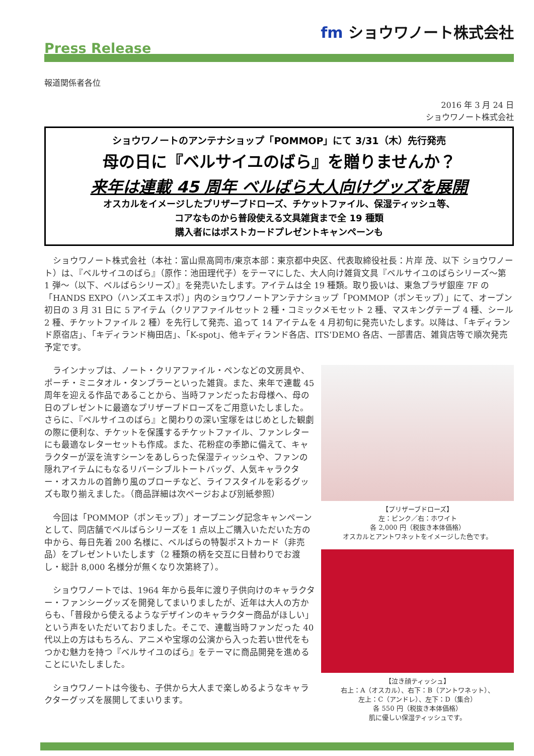fm ショウワノート株式会社
Press Release
報道関係者各位
2016 年 3 月 24 日
ショウワノート株式会社
ショウワノートのアンテナショップ「POMMOP」にて 3/31（木）先行発売
母の日に『ベルサイユのばら』を贈りませんか？
来年は連載 45 周年 ベルばら大人向けグッズを展開
オスカルをイメージしたプリザーブドローズ、チケットファイル、保湿ティッシュ等、
コアなものから普段使える文具雑貨まで全 19 種類
購入者にはポストカードプレゼントキャンペーンも
ショウワノート株式会社（本社：富山県高岡市/東京本部：東京都中央区、代表取締役社長：片岸 茂、以下 ショウワノート）は、『ベルサイユのばら』（原作：池田理代子）をテーマにした、大人向け雑貨文具『ベルサイユのばらシリーズ～第 1 弾～（以下、ベルばらシリーズ）』を発売いたします。アイテムは全 19 種類。取り扱いは、東急プラザ銀座 7F の「HANDS EXPO（ハンズエキスポ）」内のショウワノートアンテナショップ「POMMOP（ポンモップ）」にて、オープン初日の 3 月 31 日に 5 アイテム（クリアファイルセット 2 種・コミックメモセット 2 種、マスキングテープ 4 種、シール 2 種、チケットファイル 2 種）を先行して発売、追って 14 アイテムを 4 月初旬に発売いたします。以降は、「キディランド原宿店」、「キディランド梅田店」、「K-spot」、他キディランド各店、ITS’DEMO 各店、一部書店、雑貨店等で順次発売予定です。
ラインナップは、ノート・クリアファイル・ペンなどの文房具や、ポーチ・ミニタオル・タンブラーといった雑貨。また、来年で連載 45 周年を迎える作品であることから、当時ファンだったお母様へ、母の日のプレゼントに最適なプリザーブドローズをご用意いたしました。さらに、『ベルサイユのばら』と関わりの深い宝塚をはじめとした観劇の際に便利な、チケットを保護するチケットファイル、ファンレターにも最適なレターセットも作成。また、花粉症の季節に備えて、キャラクターが涙を流すシーンをあしらった保湿ティッシュや、ファンの隠れアイテムにもなるリバーシブルトートバッグ、人気キャラクター・オスカルの首飾り風のブローチなど、ライフスタイルを彩るグッズも取り揃えました。（商品詳細は次ページおよび別紙参照）
今回は「POMMOP（ポンモップ）」オープニング記念キャンペーンとして、同店舗でベルばらシリーズを 1 点以上ご購入いただいた方の中から、毎日先着 200 名様に、ベルばらの特製ポストカード（非売品）をプレゼントいたします（2 種類の柄を交互に日替わりでお渡し・総計 8,000 名様分が無くなり次第終了）。
ショウワノートでは、1964 年から長年に渡り子供向けのキャラクター・ファンシーグッズを開発してまいりましたが、近年は大人の方からも、「普段から使えるようなデザインのキャラクター商品がほしい」という声をいただいておりました。そこで、連載当時ファンだった 40 代以上の方はもちろん、アニメや宝塚の公演から入った若い世代をもつかむ魅力を持つ『ベルサイユのばら』をテーマに商品開発を進めることにいたしました。
ショウワノートは今後も、子供から大人まで楽しめるようなキャラクターグッズを展開してまいります。
【プリザーブドローズ】
左：ピンク／右：ホワイト
各 2,000 円（税抜き本体価格）
オスカルとアントワネットをイメージした色です。
【泣き顔ティッシュ】
右上：A（オスカル）、右下：B（アントワネット）、
左上：C（アンドレ）、左下：D（集合）
各 550 円（税抜き本体価格）
肌に優しい保湿ティッシュです。